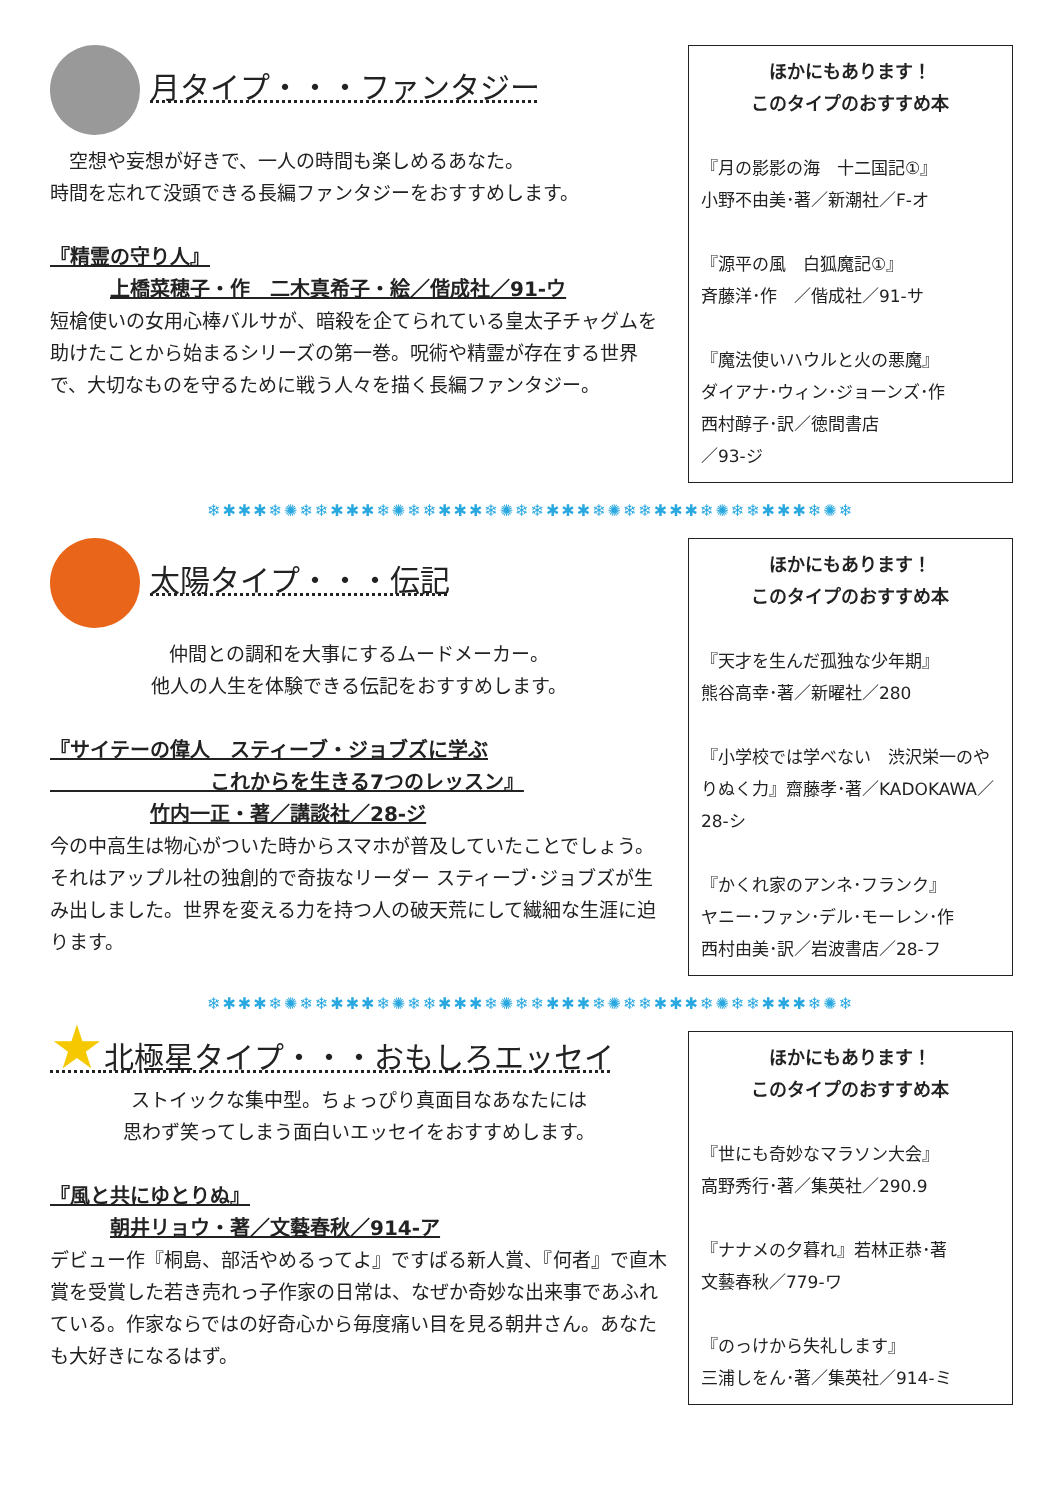月タイプ・・・ファンタジー
　空想や妄想が好きで、一人の時間も楽しめるあなた。
時間を忘れて没頭できる長編ファンタジーをおすすめします。
『精霊の守り人』
上橋菜穂子・作　二木真希子・絵／偕成社／91-ウ
短槍使いの女用心棒バルサが、暗殺を企てられている皇太子チャグムを助けたことから始まるシリーズの第一巻。呪術や精霊が存在する世界で、大切なものを守るために戦う人々を描く長編ファンタジー。
ほかにもあります！
このタイプのおすすめ本
『月の影影の海　十二国記①』
小野不由美･著／新潮社／F-オ
『源平の風　白狐魔記①』
斉藤洋･作　／偕成社／91-サ
『魔法使いハウルと火の悪魔』
ダイアナ･ウィン･ジョーンズ･作
西村醇子･訳／徳間書店
／93-ジ
❄✱✱✱❄✺❄❄✱✱✱❄✺❄❄✱✱✱❄✺❄❄✱✱✱❄✺❄❄✱✱✱❄✺❄❄✱✱✱❄✺❄
太陽タイプ・・・伝記
仲間との調和を大事にするムードメーカー。
他人の人生を体験できる伝記をおすすめします。
『サイテーの偉人　スティーブ・ジョブズに学ぶ
　　　　　　　　これからを生きる7つのレッスン』
竹内一正・著／講談社／28-ジ
今の中高生は物心がついた時からスマホが普及していたことでしょう。それはアップル社の独創的で奇抜なリーダー スティーブ･ジョブズが生み出しました。世界を変える力を持つ人の破天荒にして繊細な生涯に迫ります。
ほかにもあります！
このタイプのおすすめ本
『天才を生んだ孤独な少年期』
熊谷高幸･著／新曜社／280
『小学校では学べない　渋沢栄一のやりぬく力』齋藤孝･著／KADOKAWA／28-シ
『かくれ家のアンネ･フランク』
ヤニー･ファン･デル･モーレン･作
西村由美･訳／岩波書店／28-フ
❄✱✱✱❄✺❄❄✱✱✱❄✺❄❄✱✱✱❄✺❄❄✱✱✱❄✺❄❄✱✱✱❄✺❄❄✱✱✱❄✺❄
★北極星タイプ・・・おもしろエッセイ
ストイックな集中型。ちょっぴり真面目なあなたには
思わず笑ってしまう面白いエッセイをおすすめします。
『風と共にゆとりぬ』
朝井リョウ・著／文藝春秋／914-ア
デビュー作『桐島、部活やめるってよ』ですばる新人賞、『何者』で直木賞を受賞した若き売れっ子作家の日常は、なぜか奇妙な出来事であふれている。作家ならではの好奇心から毎度痛い目を見る朝井さん。あなたも大好きになるはず。
ほかにもあります！
このタイプのおすすめ本
『世にも奇妙なマラソン大会』
高野秀行･著／集英社／290.9
『ナナメの夕暮れ』若林正恭･著
文藝春秋／779-ワ
『のっけから失礼します』
三浦しをん･著／集英社／914-ミ